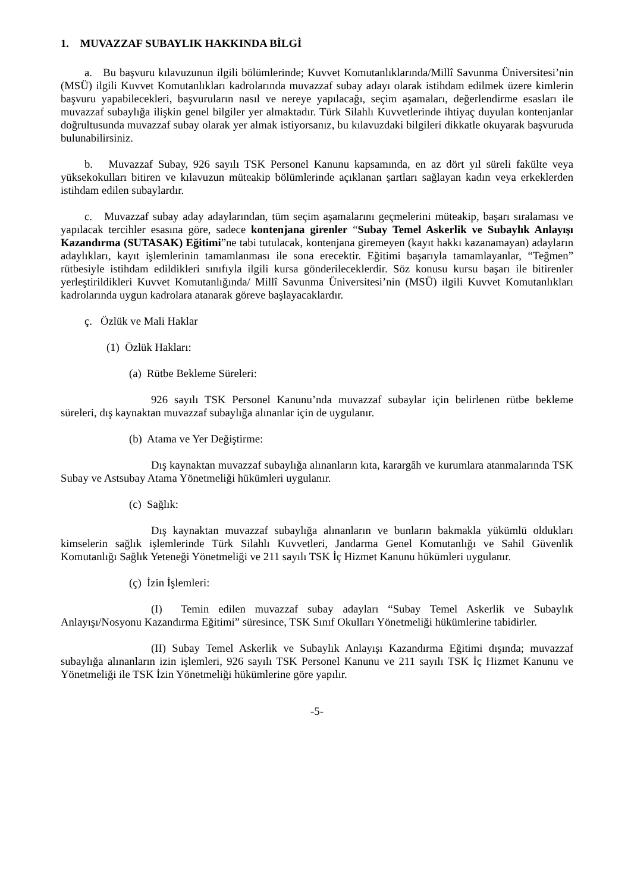1. MUVAZZAF SUBAYLIK HAKKINDA BİLGİ
a. Bu başvuru kılavuzunun ilgili bölümlerinde; Kuvvet Komutanlıklarında/Millî Savunma Üniversitesi’nin (MSÜ) ilgili Kuvvet Komutanlıkları kadrolarında muvazzaf subay adayı olarak istihdam edilmek üzere kimlerin başvuru yapabilecekleri, başvuruların nasıl ve nereye yapılacağı, seçim aşamaları, değerlendirme esasları ile muvazzaf subaylığa ilişkin genel bilgiler yer almaktadır. Türk Silahlı Kuvvetlerinde ihtiyaç duyulan kontenjanlar doğrultusunda muvazzaf subay olarak yer almak istiyorsanız, bu kılavuzdaki bilgileri dikkatle okuyarak başvuruda bulunabilirsiniz.
b. Muvazzaf Subay, 926 sayılı TSK Personel Kanunu kapsamında, en az dört yıl süreli fakülte veya yüksekokulları bitiren ve kılavuzun müteakip bölümlerinde açıklanan şartları sağlayan kadın veya erkeklerden istihdam edilen subaylardır.
c. Muvazzaf subay aday adaylarından, tüm seçim aşamalarını geçmelerini müteakip, başarı sıralaması ve yapılacak tercihler esasına göre, sadece kontenjana girenler “Subay Temel Askerlik ve Subaylık Anlayışı Kazandırma (SUTASAK) Eğitimi”ne tabi tutulacak, kontenjana giremeyen (kayıt hakkı kazanamayan) adayların adaylıkları, kayıt işlemlerinin tamamlanması ile sona erecektir. Eğitimi başarıyla tamamlayanlar, “Teğmen” rütbesiyle istihdam edildikleri sınıfıyla ilgili kursa gönderileceklerdir. Söz konusu kursu başarı ile bitirenler yerleştirildikleri Kuvvet Komutanlığında/ Millî Savunma Üniversitesi’nin (MSÜ) ilgili Kuvvet Komutanlıkları kadrolarında uygun kadrolara atanarak göreve başlayacaklardır.
ç. Özlük ve Mali Haklar
(1) Özlük Hakları:
(a) Rütbe Bekleme Süreleri:
926 sayılı TSK Personel Kanunu’nda muvazzaf subaylar için belirlenen rütbe bekleme süreleri, dış kaynaktan muvazzaf subaylığa alınanlar için de uygulanır.
(b) Atama ve Yer Değiştirme:
Dış kaynaktan muvazzaf subaylığa alınanların kıta, karargâh ve kurumlara atanmalarında TSK Subay ve Astsubay Atama Yönetmeliği hükümleri uygulanır.
(c) Sağlık:
Dış kaynaktan muvazzaf subaylığa alınanların ve bunların bakmakla yükümlü oldukları kimselerin sağlık işlemlerinde Türk Silahlı Kuvvetleri, Jandarma Genel Komutanlığı ve Sahil Güvenlik Komutanlığı Sağlık Yeteneği Yönetmeliği ve 211 sayılı TSK İç Hizmet Kanunu hükümleri uygulanır.
(ç) İzin İşlemleri:
(I) Temin edilen muvazzaf subay adayları “Subay Temel Askerlik ve Subaylık Anlayışı/Nosyonu Kazandırma Eğitimi” süresince, TSK Sınıf Okulları Yönetmeliği hükümlerine tabidirler.
(II) Subay Temel Askerlik ve Subaylık Anlayışı Kazandırma Eğitimi dışında; muvazzaf subaylığa alınanların izin işlemleri, 926 sayılı TSK Personel Kanunu ve 211 sayılı TSK İç Hizmet Kanunu ve Yönetmeliği ile TSK İzin Yönetmeliği hükümlerine göre yapılır.
-5-